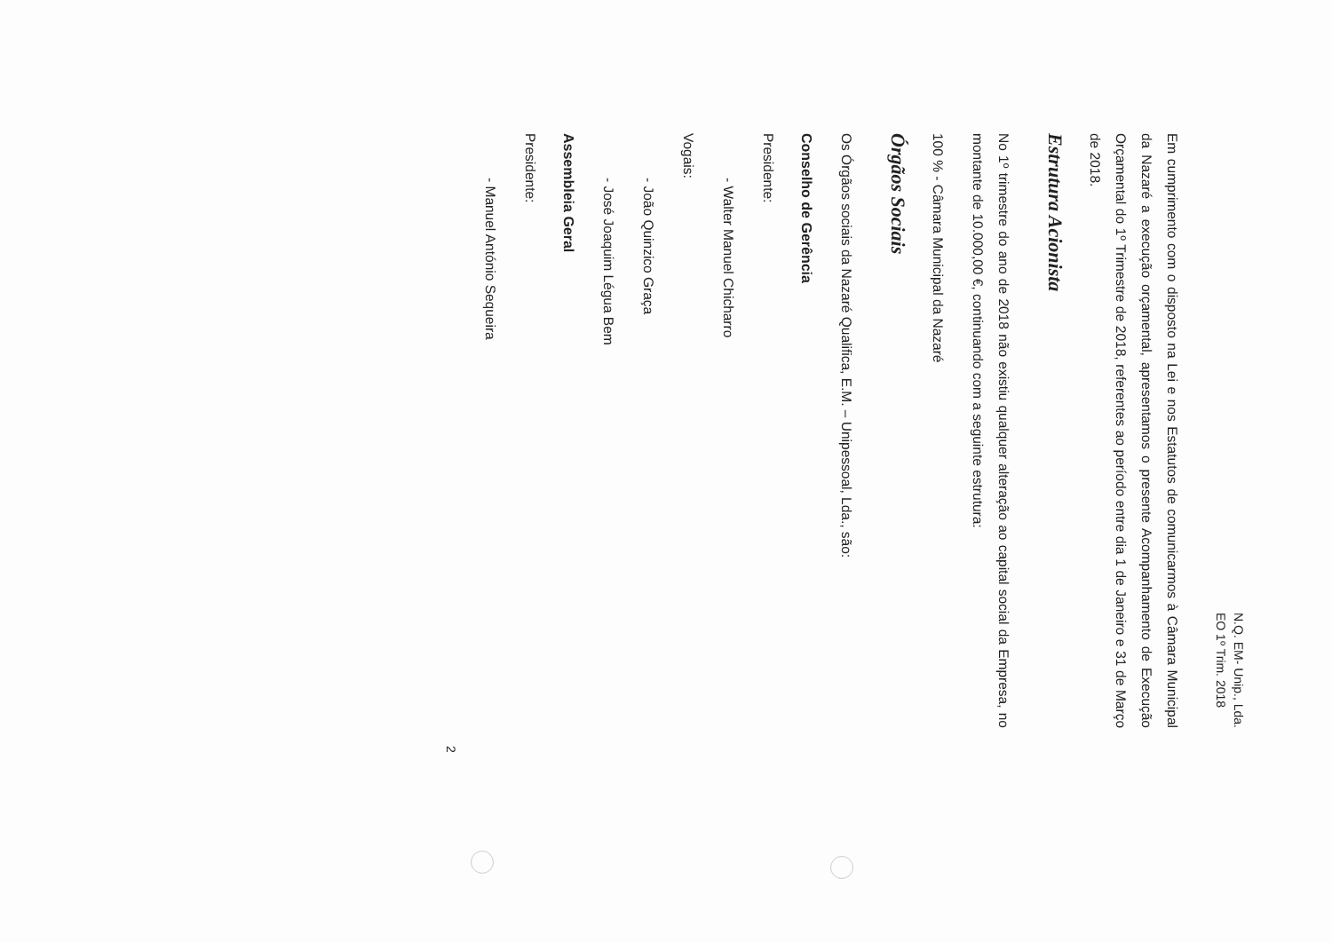N.Q. EM- Unip., Lda.
EO 1º Trim. 2018
Em cumprimento com o disposto na Lei e nos Estatutos de comunicarmos à Câmara Municipal da Nazaré a execução orçamental, apresentamos o presente Acompanhamento de Execução Orçamental do 1º Trimestre de 2018, referentes ao período entre dia 1 de Janeiro e 31 de Março de 2018.
Estrutura Acionista
No 1º trimestre do ano de 2018 não existiu qualquer alteração ao capital social da Empresa, no montante de 10.000,00 €, continuando com a seguinte estrutura:
100 % - Câmara Municipal da Nazaré
Órgãos Sociais
Os Órgãos sociais da Nazaré Qualifica, E.M. – Unipessoal, Lda., são:
Conselho de Gerência
Presidente:
- Walter Manuel Chicharro
Vogais:
- João Quinzico Graça
- José Joaquim Légua Bem
Assembleia Geral
Presidente:
- Manuel António Sequeira
2